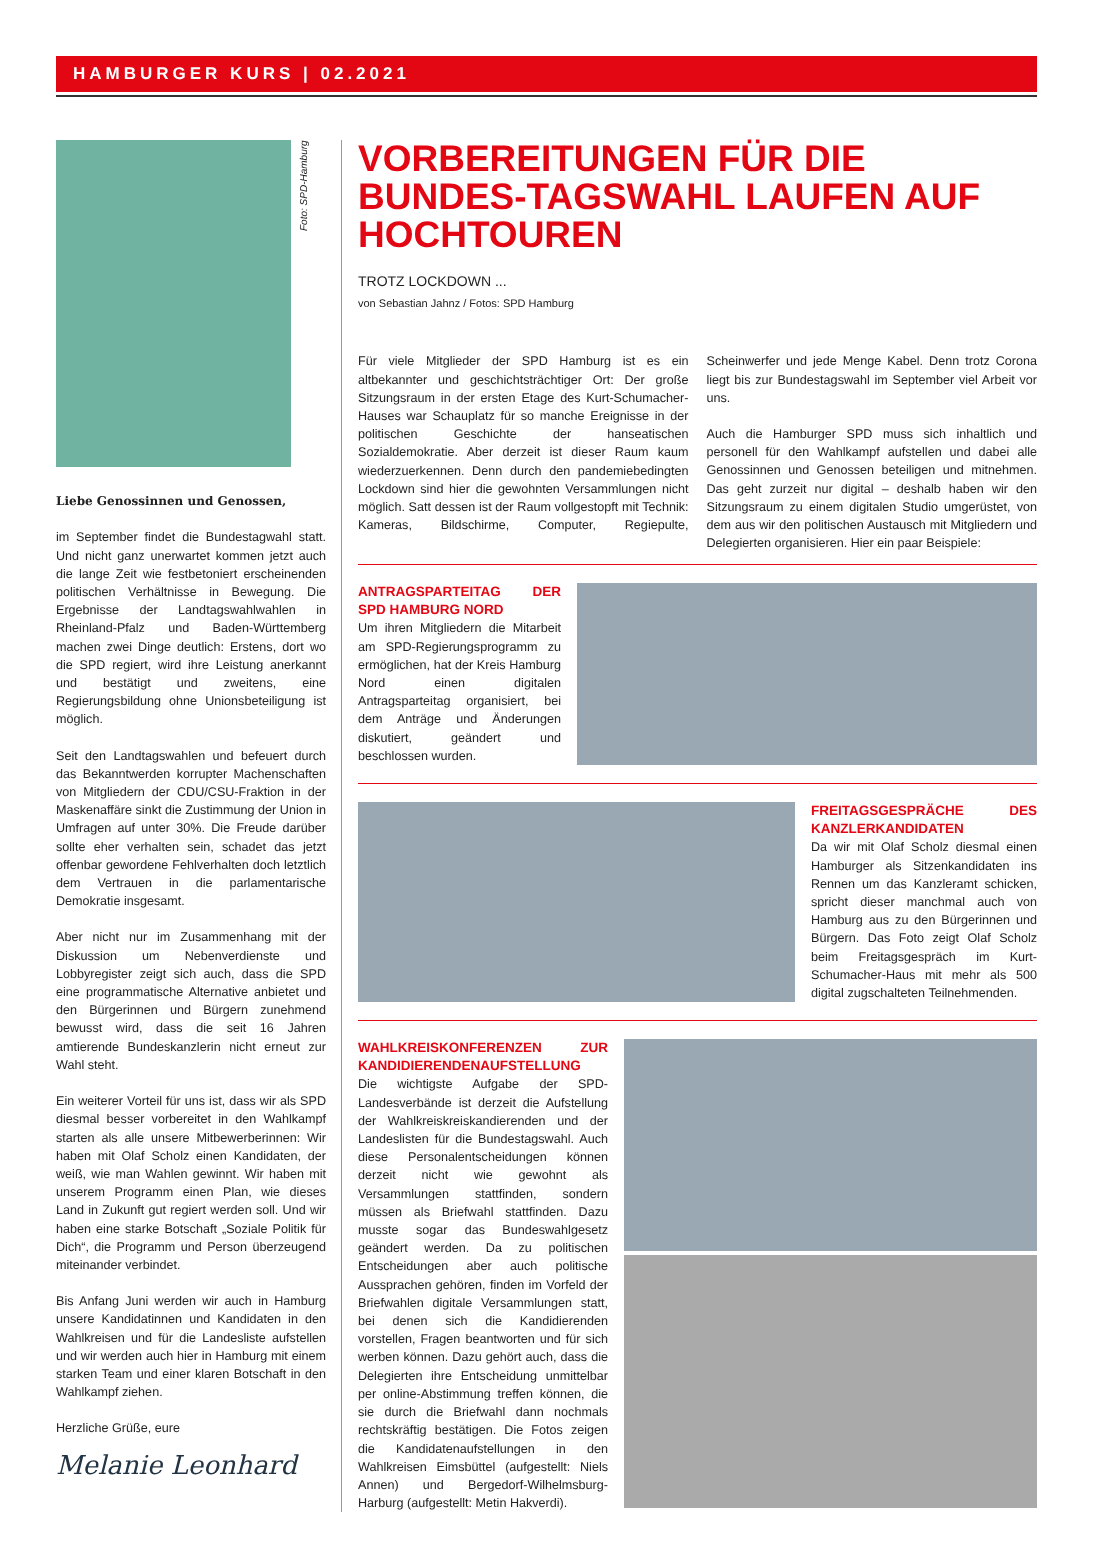HAMBURGER KURS | 02.2021
Foto: SPD-Hamburg
Liebe Genossinnen und Genossen,
im September findet die Bundestagwahl statt. Und nicht ganz unerwartet kommen jetzt auch die lange Zeit wie festbetoniert erscheinenden politischen Verhältnisse in Bewegung. Die Ergebnisse der Landtagswahlwahlen in Rheinland-Pfalz und Baden-Württemberg machen zwei Dinge deutlich: Erstens, dort wo die SPD regiert, wird ihre Leistung anerkannt und bestätigt und zweitens, eine Regierungsbildung ohne Unionsbeteiligung ist möglich.
Seit den Landtagswahlen und befeuert durch das Bekanntwerden korrupter Machenschaften von Mitgliedern der CDU/CSU-Fraktion in der Maskenaffäre sinkt die Zustimmung der Union in Umfragen auf unter 30%. Die Freude darüber sollte eher verhalten sein, schadet das jetzt offenbar gewordene Fehlverhalten doch letztlich dem Vertrauen in die parlamentarische Demokratie insgesamt.
Aber nicht nur im Zusammenhang mit der Diskussion um Nebenverdienste und Lobbyregister zeigt sich auch, dass die SPD eine programmatische Alternative anbietet und den Bürgerinnen und Bürgern zunehmend bewusst wird, dass die seit 16 Jahren amtierende Bundeskanzlerin nicht erneut zur Wahl steht.
Ein weiterer Vorteil für uns ist, dass wir als SPD diesmal besser vorbereitet in den Wahlkampf starten als alle unsere Mitbewerberinnen: Wir haben mit Olaf Scholz einen Kandidaten, der weiß, wie man Wahlen gewinnt. Wir haben mit unserem Programm einen Plan, wie dieses Land in Zukunft gut regiert werden soll. Und wir haben eine starke Botschaft „Soziale Politik für Dich“, die Programm und Person überzeugend miteinander verbindet.
Bis Anfang Juni werden wir auch in Hamburg unsere Kandidatinnen und Kandidaten in den Wahlkreisen und für die Landesliste aufstellen und wir werden auch hier in Hamburg mit einem starken Team und einer klaren Botschaft in den Wahlkampf ziehen.
Herzliche Grüße, eure
Melanie Leonhard
VORBEREITUNGEN FÜR DIE BUNDES-TAGSWAHL LAUFEN AUF HOCHTOUREN
TROTZ LOCKDOWN ...
von Sebastian Jahnz / Fotos: SPD Hamburg
Für viele Mitglieder der SPD Hamburg ist es ein altbekannter und geschichtsträchtiger Ort: Der große Sitzungsraum in der ersten Etage des Kurt-Schumacher-Hauses war Schauplatz für so manche Ereignisse in der politischen Geschichte der hanseatischen Sozialdemokratie. Aber derzeit ist dieser Raum kaum wiederzuerkennen. Denn durch den pandemiebedingten Lockdown sind hier die gewohnten Versammlungen nicht möglich. Satt dessen ist der Raum vollgestopft mit Technik: Kameras, Bildschirme, Computer, Regiepulte, Scheinwerfer und jede Menge Kabel. Denn trotz Corona liegt bis zur Bundestagswahl im September viel Arbeit vor uns.
Auch die Hamburger SPD muss sich inhaltlich und personell für den Wahlkampf aufstellen und dabei alle Genossinnen und Genossen beteiligen und mitnehmen. Das geht zurzeit nur digital – deshalb haben wir den Sitzungsraum zu einem digitalen Studio umgerüstet, von dem aus wir den politischen Austausch mit Mitgliedern und Delegierten organisieren. Hier ein paar Beispiele:
ANTRAGSPARTEITAG DER SPD HAMBURG NORD
Um ihren Mitgliedern die Mitarbeit am SPD-Regierungsprogramm zu ermöglichen, hat der Kreis Hamburg Nord einen digitalen Antragsparteitag organisiert, bei dem Anträge und Änderungen diskutiert, geändert und beschlossen wurden.
FREITAGSGESPRÄCHE DES KANZLERKANDIDATEN
Da wir mit Olaf Scholz diesmal einen Hamburger als Sitzenkandidaten ins Rennen um das Kanzleramt schicken, spricht dieser manchmal auch von Hamburg aus zu den Bürgerinnen und Bürgern. Das Foto zeigt Olaf Scholz beim Freitagsgespräch im Kurt-Schumacher-Haus mit mehr als 500 digital zugschalteten Teilnehmenden.
WAHLKREISKONFERENZEN ZUR KANDIDIERENDENAUFSTELLUNG
Die wichtigste Aufgabe der SPD-Landesverbände ist derzeit die Aufstellung der Wahlkreiskreiskandierenden und der Landeslisten für die Bundestagswahl. Auch diese Personalentscheidungen können derzeit nicht wie gewohnt als Versammlungen stattfinden, sondern müssen als Briefwahl stattfinden. Dazu musste sogar das Bundeswahlgesetz geändert werden. Da zu politischen Entscheidungen aber auch politische Aussprachen gehören, finden im Vorfeld der Briefwahlen digitale Versammlungen statt, bei denen sich die Kandidierenden vorstellen, Fragen beantworten und für sich werben können. Dazu gehört auch, dass die Delegierten ihre Entscheidung unmittelbar per online-Abstimmung treffen können, die sie durch die Briefwahl dann nochmals rechtskräftig bestätigen. Die Fotos zeigen die Kandidatenaufstellungen in den Wahlkreisen Eimsbüttel (aufgestellt: Niels Annen) und Bergedorf-Wilhelmsburg-Harburg (aufgestellt: Metin Hakverdi).